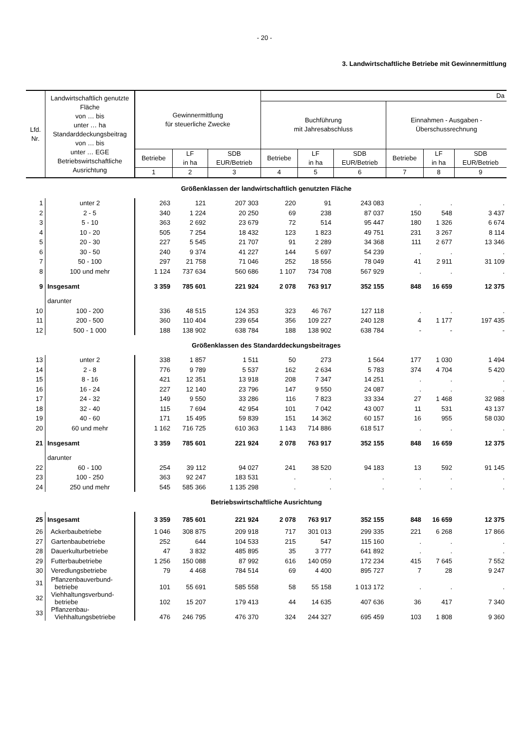- 20 -
3. Landwirtschaftliche Betriebe mit Gewinnermittlung
| Lfd. Nr. | Landwirtschaftlich genutzte Fläche von … bis unter … ha Standarddeckungsbeitrag von … bis unter … EGE Betriebswirtschaftliche Ausrichtung | Gewinnermittlung für steuerliche Zwecke | | | Da | | | | | |
| --- | --- | --- | --- | --- | --- | --- | --- | --- | --- | --- |
| | | | | | Buchführung mit Jahresabschluss | | | Einnahmen - Ausgaben - Überschussrechnung | | |
| | | Betriebe | LF in ha | SDB EUR/Betrieb | Betriebe | LF in ha | SDB EUR/Betrieb | Betriebe | LF in ha | SDB EUR/Betrieb |
| | | 1 | 2 | 3 | 4 | 5 | 6 | 7 | 8 | 9 |
| Größenklassen der landwirtschaftlich genutzten Fläche | | | | | | | | | | |
| 1 | unter 2 | 263 | 121 | 207 303 | 220 | 91 | 243 083 | . | . | . |
| 2 | 2 - 5 | 340 | 1 224 | 20 250 | 69 | 238 | 87 037 | 150 | 548 | 3 437 |
| 3 | 5 - 10 | 363 | 2 692 | 23 679 | 72 | 514 | 95 447 | 180 | 1 326 | 6 674 |
| 4 | 10 - 20 | 505 | 7 254 | 18 432 | 123 | 1 823 | 49 751 | 231 | 3 267 | 8 114 |
| 5 | 20 - 30 | 227 | 5 545 | 21 707 | 91 | 2 289 | 34 368 | 111 | 2 677 | 13 346 |
| 6 | 30 - 50 | 240 | 9 374 | 41 227 | 144 | 5 697 | 54 239 | . | . | . |
| 7 | 50 - 100 | 297 | 21 758 | 71 046 | 252 | 18 556 | 78 049 | 41 | 2 911 | 31 109 |
| 8 | 100 und mehr | 1 124 | 737 634 | 560 686 | 1 107 | 734 708 | 567 929 | . | . | . |
| 9 | Insgesamt | 3 359 | 785 601 | 221 924 | 2 078 | 763 917 | 352 155 | 848 | 16 659 | 12 375 |
| | darunter | | | | | | | | | |
| 10 | 100 - 200 | 336 | 48 515 | 124 353 | 323 | 46 767 | 127 118 | . | . | . |
| 11 | 200 - 500 | 360 | 110 404 | 239 654 | 356 | 109 227 | 240 128 | 4 | 1 177 | 197 435 |
| 12 | 500 - 1 000 | 188 | 138 902 | 638 784 | 188 | 138 902 | 638 784 | - | - | - |
| Größenklassen des Standarddeckungsbeitrages | | | | | | | | | | |
| 13 | unter 2 | 338 | 1 857 | 1 511 | 50 | 273 | 1 564 | 177 | 1 030 | 1 494 |
| 14 | 2 - 8 | 776 | 9 789 | 5 537 | 162 | 2 634 | 5 783 | 374 | 4 704 | 5 420 |
| 15 | 8 - 16 | 421 | 12 351 | 13 918 | 208 | 7 347 | 14 251 | . | . | . |
| 16 | 16 - 24 | 227 | 12 140 | 23 796 | 147 | 9 550 | 24 087 | . | . | . |
| 17 | 24 - 32 | 149 | 9 550 | 33 286 | 116 | 7 823 | 33 334 | 27 | 1 468 | 32 988 |
| 18 | 32 - 40 | 115 | 7 694 | 42 954 | 101 | 7 042 | 43 007 | 11 | 531 | 43 137 |
| 19 | 40 - 60 | 171 | 15 495 | 59 839 | 151 | 14 362 | 60 157 | 16 | 955 | 58 030 |
| 20 | 60 und mehr | 1 162 | 716 725 | 610 363 | 1 143 | 714 886 | 618 517 | . | . | . |
| 21 | Insgesamt | 3 359 | 785 601 | 221 924 | 2 078 | 763 917 | 352 155 | 848 | 16 659 | 12 375 |
| | darunter | | | | | | | | | |
| 22 | 60 - 100 | 254 | 39 112 | 94 027 | 241 | 38 520 | 94 183 | 13 | 592 | 91 145 |
| 23 | 100 - 250 | 363 | 92 247 | 183 531 | . | . | . | . | . | . |
| 24 | 250 und mehr | 545 | 585 366 | 1 135 298 | . | . | . | . | . | . |
| Betriebswirtschaftliche Ausrichtung | | | | | | | | | | |
| 25 | Insgesamt | 3 359 | 785 601 | 221 924 | 2 078 | 763 917 | 352 155 | 848 | 16 659 | 12 375 |
| 26 | Ackerbaubetriebe | 1 046 | 308 875 | 209 918 | 717 | 301 013 | 299 335 | 221 | 6 268 | 17 866 |
| 27 | Gartenbaubetriebe | 252 | 644 | 104 533 | 215 | 547 | 115 160 | . | . | . |
| 28 | Dauerkulturbetriebe | 47 | 3 832 | 485 895 | 35 | 3 777 | 641 892 | . | . | . |
| 29 | Futterbaubetriebe | 1 256 | 150 088 | 87 992 | 616 | 140 059 | 172 234 | 415 | 7 645 | 7 552 |
| 30 | Veredlungsbetriebe | 79 | 4 468 | 784 514 | 69 | 4 400 | 895 727 | 7 | 28 | 9 247 |
| 31 | Pflanzenbauverbund- betriebe | 101 | 55 691 | 585 558 | 58 | 55 158 | 1 013 172 | . | . | . |
| 32 | Viehhaltungsverbund- betriebe | 102 | 15 207 | 179 413 | 44 | 14 635 | 407 636 | 36 | 417 | 7 340 |
| 33 | Pflanzenbau- Viehhaltungsbetriebe | 476 | 246 795 | 476 370 | 324 | 244 327 | 695 459 | 103 | 1 808 | 9 360 |